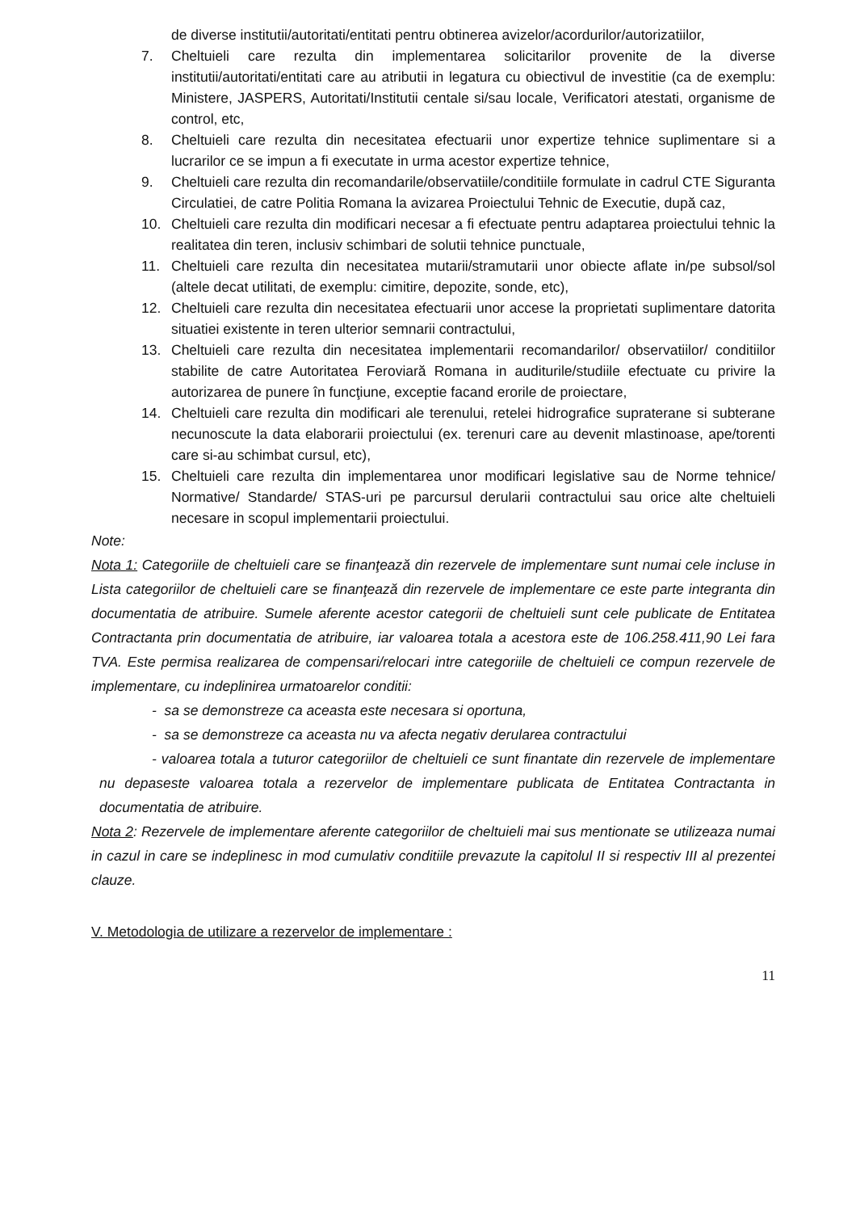de diverse institutii/autoritati/entitati pentru obtinerea avizelor/acordurilor/autorizatiilor,
7. Cheltuieli care rezulta din implementarea solicitarilor provenite de la diverse institutii/autoritati/entitati care au atributii in legatura cu obiectivul de investitie (ca de exemplu: Ministere, JASPERS, Autoritati/Institutii centale si/sau locale, Verificatori atestati, organisme de control, etc,
8. Cheltuieli care rezulta din necesitatea efectuarii unor expertize tehnice suplimentare si a lucrarilor ce se impun a fi executate in urma acestor expertize tehnice,
9. Cheltuieli care rezulta din recomandarile/observatiile/conditiile formulate in cadrul CTE Siguranta Circulatiei, de catre Politia Romana la avizarea Proiectului Tehnic de Executie, după caz,
10. Cheltuieli care rezulta din modificari necesar a fi efectuate pentru adaptarea proiectului tehnic la realitatea din teren, inclusiv schimbari de solutii tehnice punctuale,
11. Cheltuieli care rezulta din necesitatea mutarii/stramutarii unor obiecte aflate in/pe subsol/sol (altele decat utilitati, de exemplu: cimitire, depozite, sonde, etc),
12. Cheltuieli care rezulta din necesitatea efectuarii unor accese la proprietati suplimentare datorita situatiei existente in teren ulterior semnarii contractului,
13. Cheltuieli care rezulta din necesitatea implementarii recomandarilor/ observatiilor/ conditiilor stabilite de catre Autoritatea Feroviară Romana in auditurile/studiile efectuate cu privire la autorizarea de punere în funcţiune, exceptie facand erorile de proiectare,
14. Cheltuieli care rezulta din modificari ale terenului, retelei hidrografice supraterane si subterane necunoscute la data elaborarii proiectului (ex. terenuri care au devenit mlastinoase, ape/torenti care si-au schimbat cursul, etc),
15. Cheltuieli care rezulta din implementarea unor modificari legislative sau de Norme tehnice/ Normative/ Standarde/ STAS-uri pe parcursul derularii contractului sau orice alte cheltuieli necesare in scopul implementarii proiectului.
Note:
Nota 1: Categoriile de cheltuieli care se finanţează din rezervele de implementare sunt numai cele incluse in Lista categoriilor de cheltuieli care se finanţează din rezervele de implementare ce este parte integranta din documentatia de atribuire. Sumele aferente acestor categorii de cheltuieli sunt cele publicate de Entitatea Contractanta prin documentatia de atribuire, iar valoarea totala a acestora este de 106.258.411,90 Lei fara TVA. Este permisa realizarea de compensari/relocari intre categoriile de cheltuieli ce compun rezervele de implementare, cu indeplinirea urmatoarelor conditii:
- sa se demonstreze ca aceasta este necesara si oportuna,
- sa se demonstreze ca aceasta nu va afecta negativ derularea contractului
- valoarea totala a tuturor categoriilor de cheltuieli ce sunt finantate din rezervele de implementare nu depaseste valoarea totala a rezervelor de implementare publicata de Entitatea Contractanta in documentatia de atribuire.
Nota 2: Rezervele de implementare aferente categoriilor de cheltuieli mai sus mentionate se utilizeaza numai in cazul in care se indeplinesc in mod cumulativ conditiile prevazute la capitolul II si respectiv III al prezentei clauze.
V. Metodologia de utilizare a rezervelor de implementare :
11